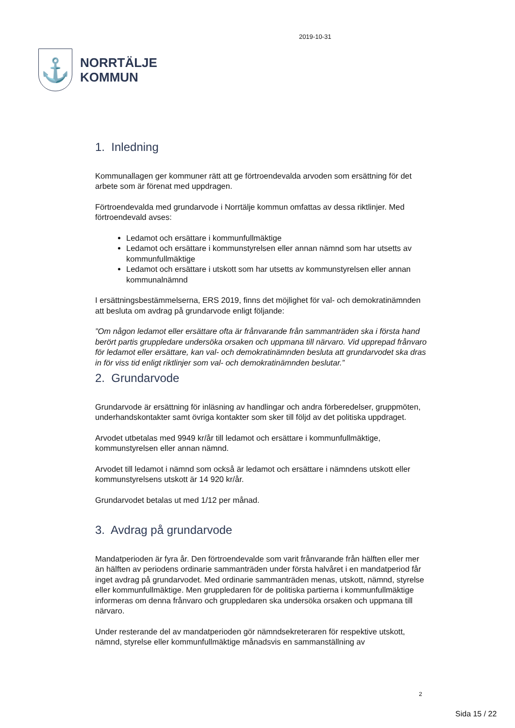⚓
NORRTÄLJE
KOMMUN
2019-10-31
1. Inledning
Kommunallagen ger kommuner rätt att ge förtroendevalda arvoden som ersättning för det arbete som är förenat med uppdragen.
Förtroendevalda med grundarvode i Norrtälje kommun omfattas av dessa riktlinjer. Med förtroendevald avses:
Ledamot och ersättare i kommunfullmäktige
Ledamot och ersättare i kommunstyrelsen eller annan nämnd som har utsetts av kommunfullmäktige
Ledamot och ersättare i utskott som har utsetts av kommunstyrelsen eller annan kommunalnämnd
I ersättningsbestämmelserna, ERS 2019, finns det möjlighet för val- och demokratinämnden att besluta om avdrag på grundarvode enligt följande:
”Om någon ledamot eller ersättare ofta är frånvarande från sammanträden ska i första hand berört partis gruppledare undersöka orsaken och uppmana till närvaro. Vid upprepad frånvaro för ledamot eller ersättare, kan val- och demokratinämnden besluta att grundarvodet ska dras in för viss tid enligt riktlinjer som val- och demokratinämnden beslutar.”
2. Grundarvode
Grundarvode är ersättning för inläsning av handlingar och andra förberedelser, gruppmöten, underhandskontakter samt övriga kontakter som sker till följd av det politiska uppdraget.
Arvodet utbetalas med 9949 kr/år till ledamot och ersättare i kommunfullmäktige, kommunstyrelsen eller annan nämnd.
Arvodet till ledamot i nämnd som också är ledamot och ersättare i nämndens utskott eller kommunstyrelsens utskott är 14 920 kr/år.
Grundarvodet betalas ut med 1/12 per månad.
3. Avdrag på grundarvode
Mandatperioden är fyra år. Den förtroendevalde som varit frånvarande från hälften eller mer än hälften av periodens ordinarie sammanträden under första halvåret i en mandatperiod får inget avdrag på grundarvodet. Med ordinarie sammanträden menas, utskott, nämnd, styrelse eller kommunfullmäktige. Men gruppledaren för de politiska partierna i kommunfullmäktige informeras om denna frånvaro och gruppledaren ska undersöka orsaken och uppmana till närvaro.
Under resterande del av mandatperioden gör nämndsekreteraren för respektive utskott, nämnd, styrelse eller kommunfullmäktige månadsvis en sammanställning av
2
Sida 15 / 22